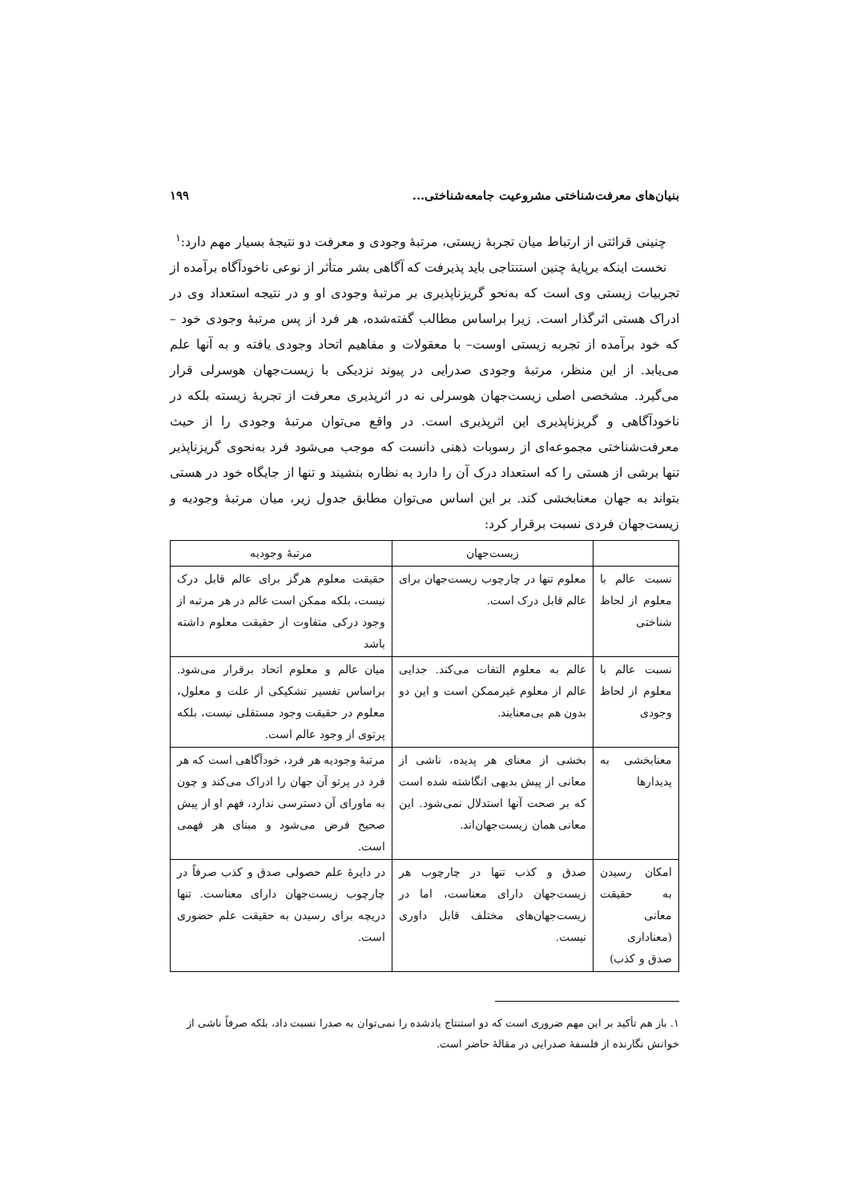بنیان‌های معرفت‌شناختی مشروعیت جامعه‌شناختی... ۱۹۹
چنینی قرائتی از ارتباط میان تجربهٔ زیستی، مرتبهٔ وجودی و معرفت دو نتیجهٔ بسیار مهم دارد:<sup>۱</sup>
نخست اینکه برپایهٔ چنین استنتاجی باید پذیرفت که آگاهی بشر متأثر از نوعی ناخودآگاه برآمده از تجربیات زیستی وی است که به‌نحو گریزناپذیری بر مرتبهٔ وجودی او و در نتیجه استعداد وی در ادراک هستی اثرگذار است. زیرا براساس مطالب گفته‌شده، هر فرد از پس مرتبهٔ وجودی خود – که خود برآمده از تجربه زیستی اوست– با معقولات و مفاهیم اتحاد وجودی یافته و به آنها علم می‌یابد. از این منظر، مرتبهٔ وجودی صدرایی در پیوند نزدیکی با زیست‌جهان هوسرلی قرار می‌گیرد. مشخصی اصلی زیست‌جهان هوسرلی نه در اثرپذیری معرفت از تجربهٔ زیسته بلکه در ناخودآگاهی و گریزناپذیری این اثرپذیری است. در واقع می‌توان مرتبهٔ وجودی را از حیث معرفت‌شناختی مجموعه‌ای از رسوبات ذهنی دانست که موجب می‌شود فرد به‌نحوی گریزناپذیر تنها برشی از هستی را که استعداد درک آن را دارد به نظاره بنشیند و تنها از جایگاه خود در هستی بتواند به جهان معنابخشی کند. بر این اساس می‌توان مطابق جدول زیر، میان مرتبهٔ وجودیه و زیست‌جهان فردی نسبت برقرار کرد:
| | زیست‌جهان | مرتبهٔ وجودیه |
| --- | --- | --- |
| نسبت عالم با معلوم از لحاظ شناختی | معلوم تنها در چارچوب زیست‌جهان برای عالم قابل درک است. | حقیقت معلوم هرگز برای عالم قابل درک نیست، بلکه ممکن است عالم در هر مرتبه از وجود درکی متفاوت از حقیقت معلوم داشته باشد |
| نسبت عالم با معلوم از لحاظ وجودی | عالم به معلوم التفات می‌کند. جدایی عالم از معلوم غیرممکن است و این دو بدون هم بی‌معنایند. | میان عالم و معلوم اتحاد برقرار می‌شود. براساس تفسیر تشکیکی از علت و معلول، معلوم در حقیقت وجود مستقلی نیست، بلکه پرتوی از وجود عالم است. |
| معنابخشی به پدیدارها | بخشی از معنای هر پدیده، ناشی از معانی از پیش بدیهی انگاشته شده است که بر صحت آنها استدلال نمی‌شود. این معانی همان زیست‌جهان‌اند. | مرتبهٔ وجودیه هر فرد، خودآگاهی است که هر فرد در پرتو آن جهان را ادراک می‌کند و چون به ماورای آن دسترسی ندارد، فهم او از پیش صحیح فرض می‌شود و مبنای هر فهمی است. |
| امکان رسیدن به حقیقت معانی (معناداری صدق و کذب) | صدق و کذب تنها در چارچوب هر زیست‌جهان دارای معناست، اما در زیست‌جهان‌های مختلف قابل داوری نیست. | در دایرهٔ علم حصولی صدق و کذب صرفاً در چارچوب زیست‌جهان دارای معناست. تنها دریچه برای رسیدن به حقیقت علم حضوری است. |
۱. باز هم تأکید بر این مهم ضروری است که دو استنتاج یادشده را نمی‌توان به صدرا نسبت داد، بلکه صرفاً ناشی از خوانش نگارنده از فلسفهٔ صدرایی در مقالهٔ حاضر است.